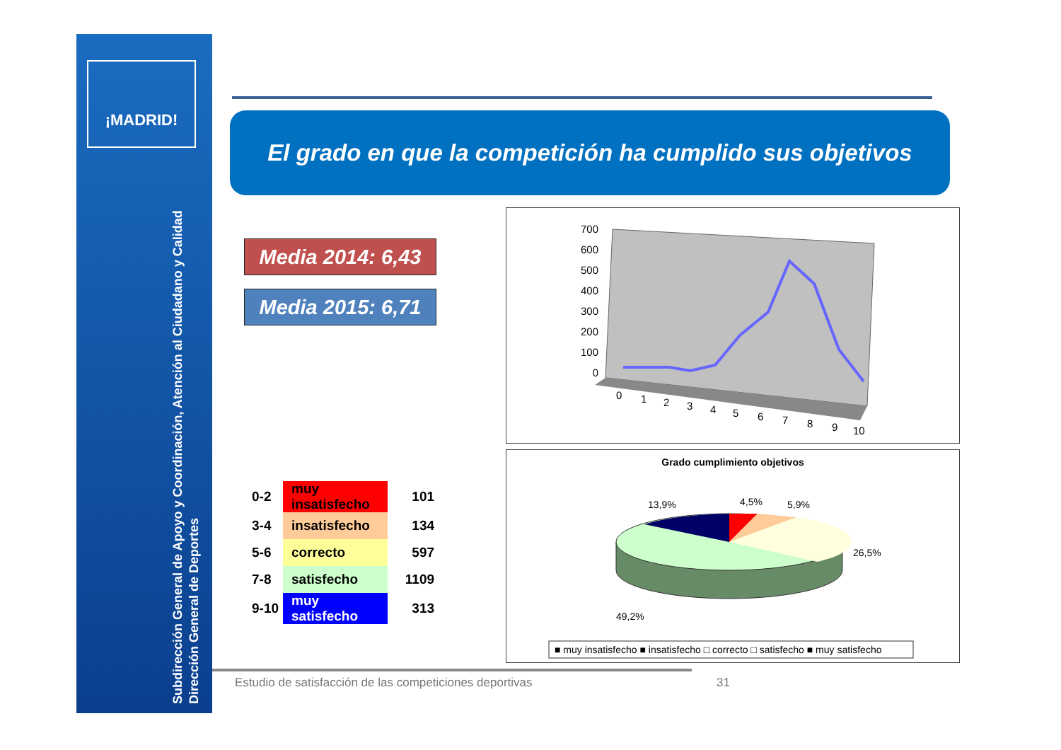¡MADRID!
Subdirección General de Apoyo y Coordinación, Atención al Ciudadano y Calidad
Dirección General de Deportes
El grado en que la competición ha cumplido sus objetivos
Media 2014: 6,43
Media 2015: 6,71
| 0-2 | muy insatisfecho | 101 |
| 3-4 | insatisfecho | 134 |
| 5-6 | correcto | 597 |
| 7-8 | satisfecho | 1109 |
| 9-10 | muy satisfecho | 313 |
700
600
500
400
300
200
100
0
0
1
2
3
4
5
6
7
8
9
10
Grado cumplimiento objetivos
13,9%
4,5%
5,9%
26,5%
49,2%
■ muy insatisfecho ■ insatisfecho □ correcto □ satisfecho ■ muy satisfecho
Estudio de satisfacción de las competiciones deportivas
31